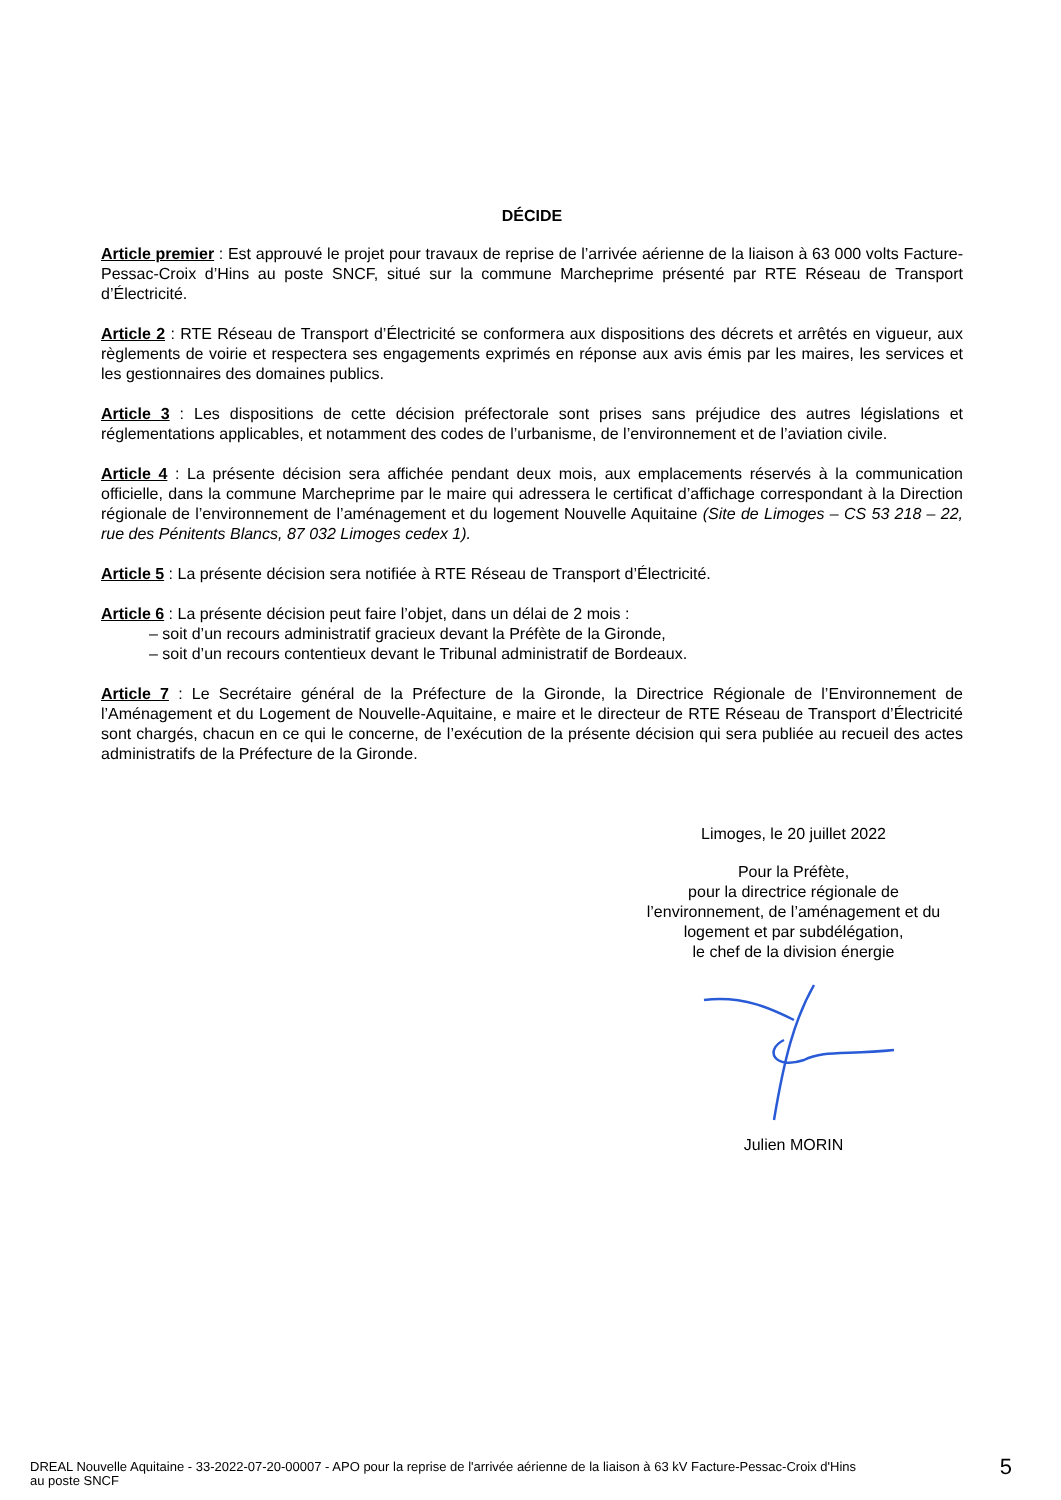DÉCIDE
Article premier : Est approuvé le projet pour travaux de reprise de l’arrivée aérienne de la liaison à 63 000 volts Facture-Pessac-Croix d’Hins au poste SNCF, situé sur la commune Marcheprime présenté par RTE Réseau de Transport d’Électricité.
Article 2 : RTE Réseau de Transport d’Électricité se conformera aux dispositions des décrets et arrêtés en vigueur, aux règlements de voirie et respectera ses engagements exprimés en réponse aux avis émis par les maires, les services et les gestionnaires des domaines publics.
Article 3 : Les dispositions de cette décision préfectorale sont prises sans préjudice des autres législations et réglementations applicables, et notamment des codes de l’urbanisme, de l’environnement et de l’aviation civile.
Article 4 : La présente décision sera affichée pendant deux mois, aux emplacements réservés à la communication officielle, dans la commune Marcheprime par le maire qui adressera le certificat d’affichage correspondant à la Direction régionale de l’environnement de l’aménagement et du logement Nouvelle Aquitaine (Site de Limoges – CS 53 218 – 22, rue des Pénitents Blancs, 87 032 Limoges cedex 1).
Article 5 : La présente décision sera notifiée à RTE Réseau de Transport d’Électricité.
Article 6 : La présente décision peut faire l’objet, dans un délai de 2 mois :
– soit d’un recours administratif gracieux devant la Préfète de la Gironde,
– soit d’un recours contentieux devant le Tribunal administratif de Bordeaux.
Article 7 : Le Secrétaire général de la Préfecture de la Gironde, la Directrice Régionale de l’Environnement de l’Aménagement et du Logement de Nouvelle-Aquitaine, e maire et le directeur de RTE Réseau de Transport d’Électricité sont chargés, chacun en ce qui le concerne, de l’exécution de la présente décision qui sera publiée au recueil des actes administratifs de la Préfecture de la Gironde.
Limoges, le 20 juillet 2022
Pour la Préfète,
pour la directrice régionale de
l’environnement, de l’aménagement et du
logement et par subdélégation,
le chef de la division énergie
Julien MORIN
DREAL Nouvelle Aquitaine - 33-2022-07-20-00007 - APO pour la reprise de l'arrivée aérienne de la liaison à 63 kV Facture-Pessac-Croix d'Hins
au poste SNCF
5